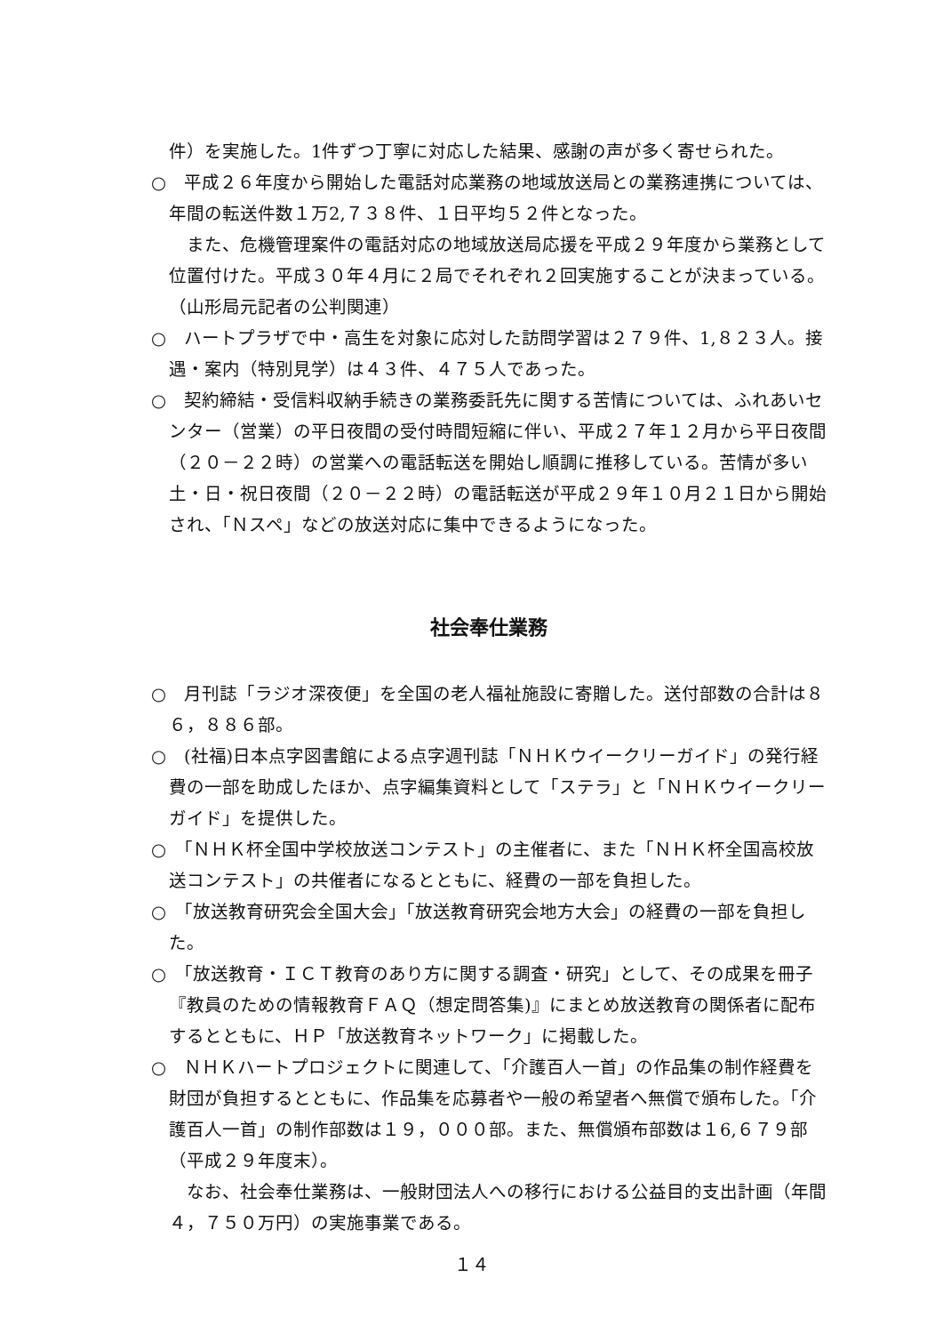件）を実施した。1件ずつ丁寧に対応した結果、感謝の声が多く寄せられた。
○　平成２６年度から開始した電話対応業務の地域放送局との業務連携については、年間の転送件数１万2,７３８件、１日平均５２件となった。
　また、危機管理案件の電話対応の地域放送局応援を平成２９年度から業務として位置付けた。平成３０年４月に２局でそれぞれ２回実施することが決まっている。（山形局元記者の公判関連）
○　ハートプラザで中・高生を対象に応対した訪問学習は２７９件、1,８２３人。接遇・案内（特別見学）は４３件、４７５人であった。
○　契約締結・受信料収納手続きの業務委託先に関する苦情については、ふれあいセンター（営業）の平日夜間の受付時間短縮に伴い、平成２７年１２月から平日夜間（２０－２２時）の営業への電話転送を開始し順調に推移している。苦情が多い土・日・祝日夜間（２０－２２時）の電話転送が平成２９年１０月２１日から開始され、「Ｎスペ」などの放送対応に集中できるようになった。
社会奉仕業務
○　月刊誌「ラジオ深夜便」を全国の老人福祉施設に寄贈した。送付部数の合計は８６，８８６部。
○　(社福)日本点字図書館による点字週刊誌「ＮＨＫウイークリーガイド」の発行経費の一部を助成したほか、点字編集資料として「ステラ」と「ＮＨＫウイークリーガイド」を提供した。
○　「ＮＨＫ杯全国中学校放送コンテスト」の主催者に、また「ＮＨＫ杯全国高校放送コンテスト」の共催者になるとともに、経費の一部を負担した。
○　「放送教育研究会全国大会」「放送教育研究会地方大会」の経費の一部を負担した。
○　「放送教育・ＩＣＴ教育のあり方に関する調査・研究」として、その成果を冊子『教員のための情報教育ＦＡＱ（想定問答集)』にまとめ放送教育の関係者に配布するとともに、ＨＰ「放送教育ネットワーク」に掲載した。
○　ＮＨＫハートプロジェクトに関連して、「介護百人一首」の作品集の制作経費を財団が負担するとともに、作品集を応募者や一般の希望者へ無償で頒布した。「介護百人一首」の制作部数は１９，０００部。また、無償頒布部数は１6,６７９部（平成２９年度末）。
　なお、社会奉仕業務は、一般財団法人への移行における公益目的支出計画（年間４，７５０万円）の実施事業である。
１４